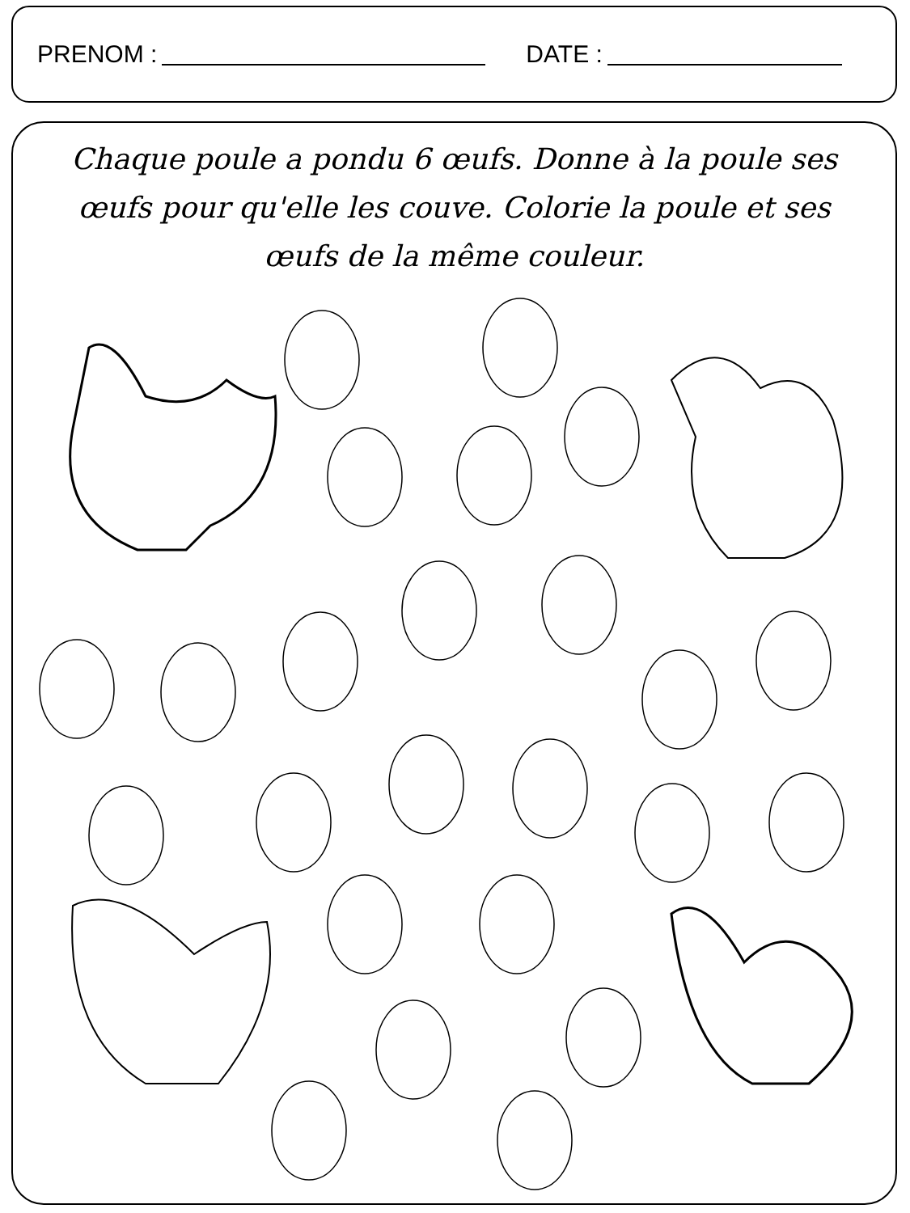PRENOM : DATE :
Chaque poule a pondu 6 œufs. Donne à la poule ses œufs pour qu'elle les couve. Colorie la poule et ses œufs de la même couleur.